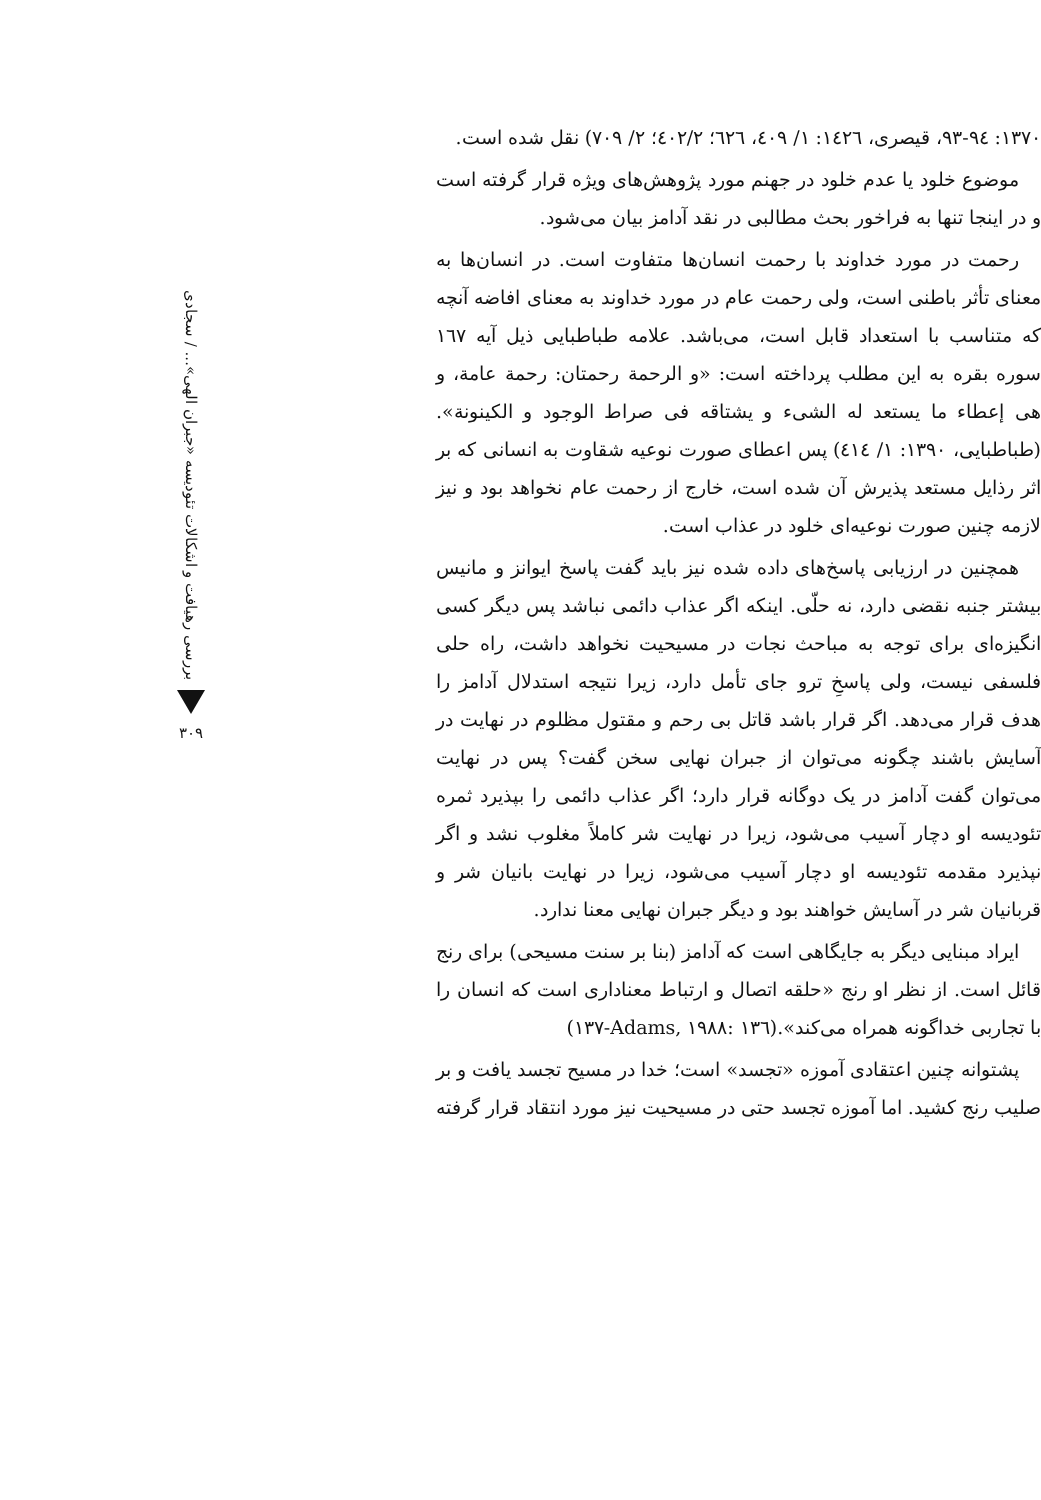۱۳۷۰: ۹۳-۹٤، قیصری، ۱٤۲٦: ۱/ ٤۰۹، ٦۲٦؛ ٤۰۲/۲؛ ۲/ ۷۰۹) نقل شده است.
موضوع خلود یا عدم خلود در جهنم مورد پژوهش‌های ویژه قرار گرفته است و در اینجا تنها به فراخور بحث مطالبی در نقد آدامز بیان می‌شود.
رحمت در مورد خداوند با رحمت انسان‌ها متفاوت است. در انسان‌ها به معنای تأثر باطنی است، ولی رحمت عام در مورد خداوند به معنای افاضه آنچه که متناسب با استعداد قابل است، می‌باشد. علامه طباطبایی ذیل آیه ۱٦۷ سوره بقره به این مطلب پرداخته است: «و الرحمة رحمتان: رحمة عامة، و هی إعطاء ما یستعد له الشیء و یشتاقه فی صراط الوجود و الکینونة».(طباطبایی، ۱۳۹۰: ۱/ ٤۱٤) پس اعطای صورت نوعیه شقاوت به انسانی که بر اثر رذایل مستعد پذیرش آن شده است، خارج از رحمت عام نخواهد بود و نیز لازمه چنین صورت نوعیه‌ای خلود در عذاب است.
همچنین در ارزیابی پاسخ‌های داده شده نیز باید گفت پاسخ ایوانز و مانیس بیشتر جنبه نقضی دارد، نه حلّی. اینکه اگر عذاب دائمی نباشد پس دیگر کسی انگیزه‌ای برای توجه به مباحث نجات در مسیحیت نخواهد داشت، راه حلی فلسفی نیست، ولی پاسخِ ترو جای تأمل دارد، زیرا نتیجه استدلال آدامز را هدف قرار می‌دهد. اگر قرار باشد قاتل بی رحم و مقتول مظلوم در نهایت در آسایش باشند چگونه می‌توان از جبران نهایی سخن گفت؟ پس در نهایت می‌توان گفت آدامز در یک دوگانه قرار دارد؛ اگر عذاب دائمی را بپذیرد ثمره تئودیسه او دچار آسیب می‌شود، زیرا در نهایت شر کاملاً مغلوب نشد و اگر نپذیرد مقدمه تئودیسه او دچار آسیب می‌شود، زیرا در نهایت بانیان شر و قربانیان شر در آسایش خواهند بود و دیگر جبران نهایی معنا ندارد.
ایراد مبنایی دیگر به جایگاهی است که آدامز (بنا بر سنت مسیحی) برای رنج قائل است. از نظر او رنج «حلقه اتصال و ارتباط معناداری است که انسان را با تجاربی خداگونه همراه می‌کند».(Adams, ۱۹۸۸: ۱۳٦-۱۳۷)
پشتوانه چنین اعتقادی آموزه «تجسد» است؛ خدا در مسیح تجسد یافت و بر صلیب رنج کشید. اما آموزه تجسد حتی در مسیحیت نیز مورد انتقاد قرار گرفته
بررسی رهیافت و اشکالات تئودیسه «جبران الهی»... / سجادی
۳۰۹